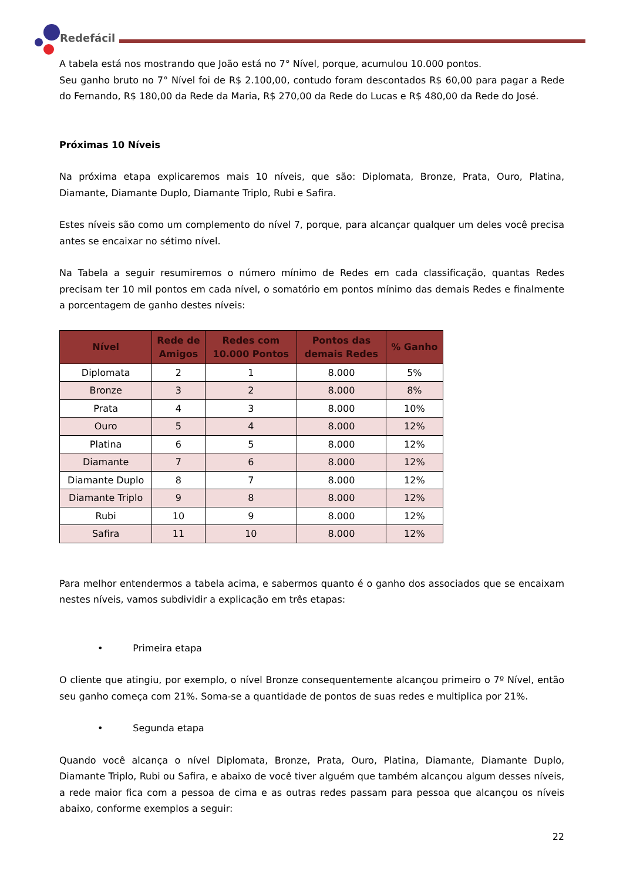Redefácil
A tabela está nos mostrando que João está no 7° Nível, porque, acumulou 10.000 pontos.
Seu ganho bruto no 7° Nível foi de R$ 2.100,00, contudo foram descontados R$ 60,00 para pagar a Rede do Fernando, R$ 180,00 da Rede da Maria, R$ 270,00 da Rede do Lucas e R$ 480,00 da Rede do José.
Próximas 10 Níveis
Na próxima etapa explicaremos mais 10 níveis, que são: Diplomata, Bronze, Prata, Ouro, Platina, Diamante, Diamante Duplo, Diamante Triplo, Rubi e Safira.
Estes níveis são como um complemento do nível 7, porque, para alcançar qualquer um deles você precisa antes se encaixar no sétimo nível.
Na Tabela a seguir resumiremos o número mínimo de Redes em cada classificação, quantas Redes precisam ter 10 mil pontos em cada nível, o somatório em pontos mínimo das demais Redes e finalmente a porcentagem de ganho destes níveis:
| Nível | Rede de Amigos | Redes com 10.000 Pontos | Pontos das demais Redes | % Ganho |
| --- | --- | --- | --- | --- |
| Diplomata | 2 | 1 | 8.000 | 5% |
| Bronze | 3 | 2 | 8.000 | 8% |
| Prata | 4 | 3 | 8.000 | 10% |
| Ouro | 5 | 4 | 8.000 | 12% |
| Platina | 6 | 5 | 8.000 | 12% |
| Diamante | 7 | 6 | 8.000 | 12% |
| Diamante Duplo | 8 | 7 | 8.000 | 12% |
| Diamante Triplo | 9 | 8 | 8.000 | 12% |
| Rubi | 10 | 9 | 8.000 | 12% |
| Safira | 11 | 10 | 8.000 | 12% |
Para melhor entendermos a tabela acima, e sabermos quanto é o ganho dos associados que se encaixam nestes níveis, vamos subdividir a explicação em três etapas:
• Primeira etapa
O cliente que atingiu, por exemplo, o nível Bronze consequentemente alcançou primeiro o 7º Nível, então seu ganho começa com 21%. Soma-se a quantidade de pontos de suas redes e multiplica por 21%.
• Segunda etapa
Quando você alcança o nível Diplomata, Bronze, Prata, Ouro, Platina, Diamante, Diamante Duplo, Diamante Triplo, Rubi ou Safira, e abaixo de você tiver alguém que também alcançou algum desses níveis, a rede maior fica com a pessoa de cima e as outras redes passam para pessoa que alcançou os níveis abaixo, conforme exemplos a seguir:
22